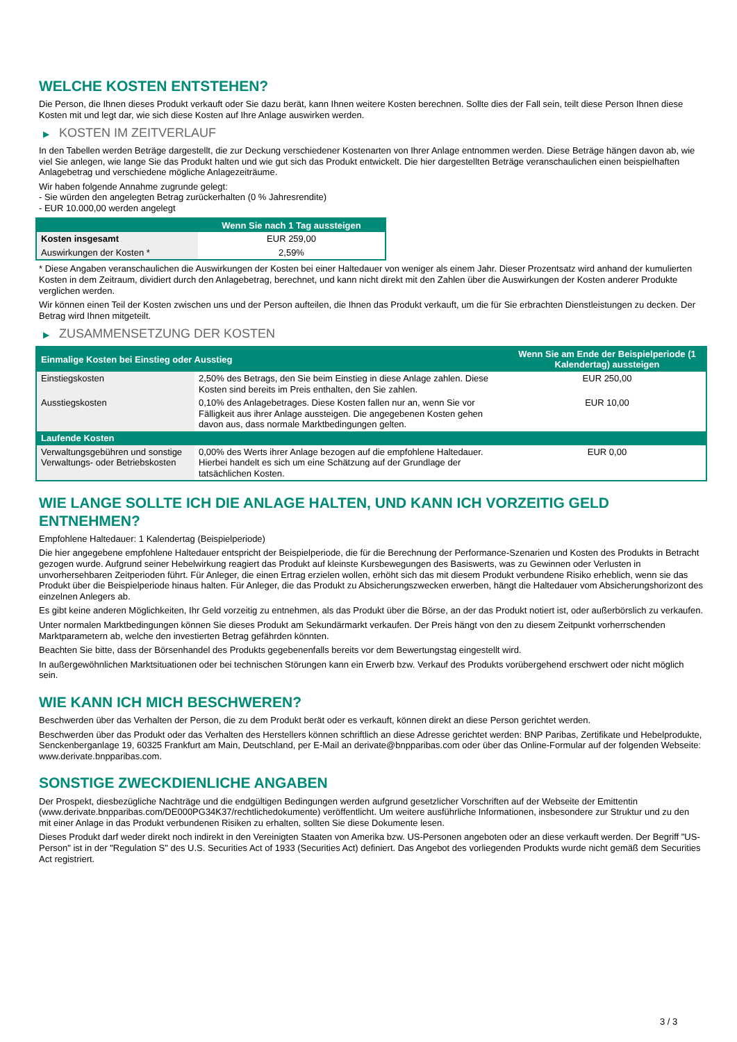WELCHE KOSTEN ENTSTEHEN?
Die Person, die Ihnen dieses Produkt verkauft oder Sie dazu berät, kann Ihnen weitere Kosten berechnen. Sollte dies der Fall sein, teilt diese Person Ihnen diese Kosten mit und legt dar, wie sich diese Kosten auf Ihre Anlage auswirken werden.
▶ KOSTEN IM ZEITVERLAUF
In den Tabellen werden Beträge dargestellt, die zur Deckung verschiedener Kostenarten von Ihrer Anlage entnommen werden. Diese Beträge hängen davon ab, wie viel Sie anlegen, wie lange Sie das Produkt halten und wie gut sich das Produkt entwickelt. Die hier dargestellten Beträge veranschaulichen einen beispielhaften Anlagebetrag und verschiedene mögliche Anlagezeiträume.
Wir haben folgende Annahme zugrunde gelegt:
- Sie würden den angelegten Betrag zurückerhalten (0 % Jahresrendite)
- EUR 10.000,00 werden angelegt
| | Wenn Sie nach 1 Tag aussteigen |
| --- | --- |
| Kosten insgesamt | EUR 259,00 |
| Auswirkungen der Kosten * | 2,59% |
* Diese Angaben veranschaulichen die Auswirkungen der Kosten bei einer Haltedauer von weniger als einem Jahr. Dieser Prozentsatz wird anhand der kumulierten Kosten in dem Zeitraum, dividiert durch den Anlagebetrag, berechnet, und kann nicht direkt mit den Zahlen über die Auswirkungen der Kosten anderer Produkte verglichen werden.
Wir können einen Teil der Kosten zwischen uns und der Person aufteilen, die Ihnen das Produkt verkauft, um die für Sie erbrachten Dienstleistungen zu decken. Der Betrag wird Ihnen mitgeteilt.
▶ ZUSAMMENSETZUNG DER KOSTEN
| Einmalige Kosten bei Einstieg oder Ausstieg | | Wenn Sie am Ende der Beispielperiode (1 Kalendertag) aussteigen |
| --- | --- | --- |
| Einstiegskosten | 2,50% des Betrags, den Sie beim Einstieg in diese Anlage zahlen. Diese Kosten sind bereits im Preis enthalten, den Sie zahlen. | EUR 250,00 |
| Ausstiegskosten | 0,10% des Anlagebetrages. Diese Kosten fallen nur an, wenn Sie vor Fälligkeit aus ihrer Anlage aussteigen. Die angegebenen Kosten gehen davon aus, dass normale Marktbedingungen gelten. | EUR 10,00 |
| Laufende Kosten | | |
| Verwaltungsgebühren und sonstige Verwaltungs- oder Betriebskosten | 0,00% des Werts ihrer Anlage bezogen auf die empfohlene Haltedauer. Hierbei handelt es sich um eine Schätzung auf der Grundlage der tatsächlichen Kosten. | EUR 0,00 |
WIE LANGE SOLLTE ICH DIE ANLAGE HALTEN, UND KANN ICH VORZEITIG GELD ENTNEHMEN?
Empfohlene Haltedauer: 1 Kalendertag (Beispielperiode)
Die hier angegebene empfohlene Haltedauer entspricht der Beispielperiode, die für die Berechnung der Performance-Szenarien und Kosten des Produkts in Betracht gezogen wurde. Aufgrund seiner Hebelwirkung reagiert das Produkt auf kleinste Kursbewegungen des Basiswerts, was zu Gewinnen oder Verlusten in unvorhersehbaren Zeitperioden führt. Für Anleger, die einen Ertrag erzielen wollen, erhöht sich das mit diesem Produkt verbundene Risiko erheblich, wenn sie das Produkt über die Beispielperiode hinaus halten. Für Anleger, die das Produkt zu Absicherungszwecken erwerben, hängt die Haltedauer vom Absicherungshorizont des einzelnen Anlegers ab.
Es gibt keine anderen Möglichkeiten, Ihr Geld vorzeitig zu entnehmen, als das Produkt über die Börse, an der das Produkt notiert ist, oder außerbörslich zu verkaufen.
Unter normalen Marktbedingungen können Sie dieses Produkt am Sekundärmarkt verkaufen. Der Preis hängt von den zu diesem Zeitpunkt vorherrschenden Marktparametern ab, welche den investierten Betrag gefährden könnten.
Beachten Sie bitte, dass der Börsenhandel des Produkts gegebenenfalls bereits vor dem Bewertungstag eingestellt wird.
In außergewöhnlichen Marktsituationen oder bei technischen Störungen kann ein Erwerb bzw. Verkauf des Produkts vorübergehend erschwert oder nicht möglich sein.
WIE KANN ICH MICH BESCHWEREN?
Beschwerden über das Verhalten der Person, die zu dem Produkt berät oder es verkauft, können direkt an diese Person gerichtet werden.
Beschwerden über das Produkt oder das Verhalten des Herstellers können schriftlich an diese Adresse gerichtet werden: BNP Paribas, Zertifikate und Hebelprodukte, Senckenberganlage 19, 60325 Frankfurt am Main, Deutschland, per E-Mail an derivate@bnpparibas.com oder über das Online-Formular auf der folgenden Webseite: www.derivate.bnpparibas.com.
SONSTIGE ZWECKDIENLICHE ANGABEN
Der Prospekt, diesbezügliche Nachträge und die endgültigen Bedingungen werden aufgrund gesetzlicher Vorschriften auf der Webseite der Emittentin (www.derivate.bnpparibas.com/DE000PG34K37/rechtlichedokumente) veröffentlicht. Um weitere ausführliche Informationen, insbesondere zur Struktur und zu den mit einer Anlage in das Produkt verbundenen Risiken zu erhalten, sollten Sie diese Dokumente lesen.
Dieses Produkt darf weder direkt noch indirekt in den Vereinigten Staaten von Amerika bzw. US-Personen angeboten oder an diese verkauft werden. Der Begriff "US-Person" ist in der "Regulation S" des U.S. Securities Act of 1933 (Securities Act) definiert. Das Angebot des vorliegenden Produkts wurde nicht gemäß dem Securities Act registriert.
3 / 3